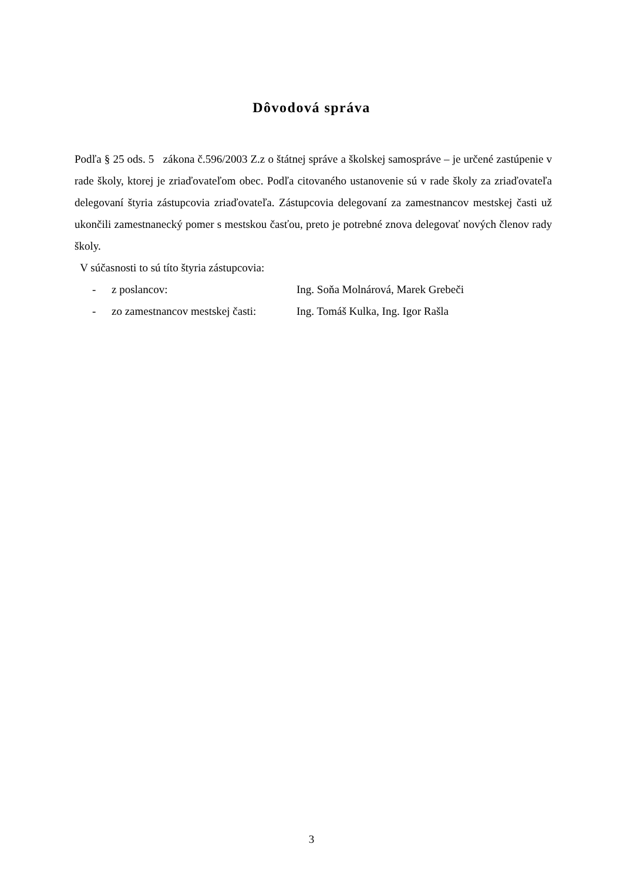Dôvodová správa
Podľa § 25 ods. 5 zákona č.596/2003 Z.z o štátnej správe a školskej samospráve – je určené zastúpenie v rade školy, ktorej je zriaďovateľom obec. Podľa citovaného ustanovenie sú v rade školy za zriaďovateľa delegovaní štyria zástupcovia zriaďovateľa. Zástupcovia delegovaní za zamestnancov mestskej časti už ukončili zamestnanecký pomer s mestskou časťou, preto je potrebné znova delegovať nových členov rady školy.
V súčasnosti to sú títo štyria zástupcovia:
- z poslancov: Ing. Soňa Molnárová, Marek Grebeči
- zo zamestnancov mestskej časti: Ing. Tomáš Kulka, Ing. Igor Rašla
3